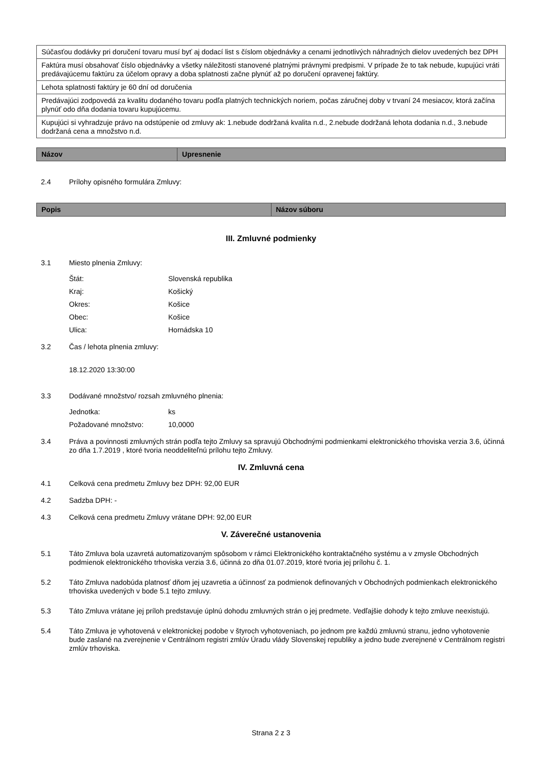| Súčasťou dodávky pri doručení tovaru musí byť aj dodací list s číslom objednávky a cenami jednotlivých náhradných dielov uvedených bez DPH |
| Faktúra musí obsahovať číslo objednávky a všetky náležitosti stanovené platnými právnymi predpismi. V prípade že to tak nebude, kupujúci vráti predávajúcemu faktúru za účelom opravy a doba splatnosti začne plynúť až po doručení opravenej faktúry. |
| Lehota splatnosti faktúry je 60 dní od doručenia |
| Predávajúci zodpovedá za kvalitu dodaného tovaru podľa platných technických noriem, počas záručnej doby v trvaní 24 mesiacov, ktorá začína plynúť odo dňa dodania tovaru kupujúcemu. |
| Kupujúci si vyhradzuje právo na odstúpenie od zmluvy ak: 1.nebude dodržaná kvalita n.d., 2.nebude dodržaná lehota dodania n.d., 3.nebude dodržaná cena a množstvo n.d. |
| Názov | Upresnenie |
| --- | --- |
2.4 Prílohy opisného formulára Zmluvy:
| Popis | Názov súboru |
| --- | --- |
III. Zmluvné podmienky
3.1 Miesto plnenia Zmluvy:
Štát: Slovenská republika
Kraj: Košický
Okres: Košice
Obec: Košice
Ulica: Hornádska 10
3.2 Čas / lehota plnenia zmluvy:
18.12.2020 13:30:00
3.3 Dodávané množstvo/ rozsah zmluvného plnenia:
Jednotka: ks
Požadované množstvo: 10,0000
3.4 Práva a povinnosti zmluvných strán podľa tejto Zmluvy sa spravujú Obchodnými podmienkami elektronického trhoviska verzia 3.6, účinná zo dňa 1.7.2019 , ktoré tvoria neoddeliteľnú prílohu tejto Zmluvy.
IV. Zmluvná cena
4.1 Celková cena predmetu Zmluvy bez DPH: 92,00 EUR
4.2 Sadzba DPH: -
4.3 Celková cena predmetu Zmluvy vrátane DPH: 92,00 EUR
V. Záverečné ustanovenia
5.1 Táto Zmluva bola uzavretá automatizovaným spôsobom v rámci Elektronického kontraktačného systému a v zmysle Obchodných podmienok elektronického trhoviska verzia 3.6, účinná zo dňa 01.07.2019, ktoré tvoria jej prílohu č. 1.
5.2 Táto Zmluva nadobúda platnosť dňom jej uzavretia a účinnosť za podmienok definovaných v Obchodných podmienkach elektronického trhoviska uvedených v bode 5.1 tejto zmluvy.
5.3 Táto Zmluva vrátane jej príloh predstavuje úplnú dohodu zmluvných strán o jej predmete. Vedľajšie dohody k tejto zmluve neexistujú.
5.4 Táto Zmluva je vyhotovená v elektronickej podobe v štyroch vyhotoveniach, po jednom pre každú zmluvnú stranu, jedno vyhotovenie bude zaslané na zverejnenie v Centrálnom registri zmlúv Úradu vlády Slovenskej republiky a jedno bude zverejnené v Centrálnom registri zmlúv trhoviska.
Strana 2 z 3